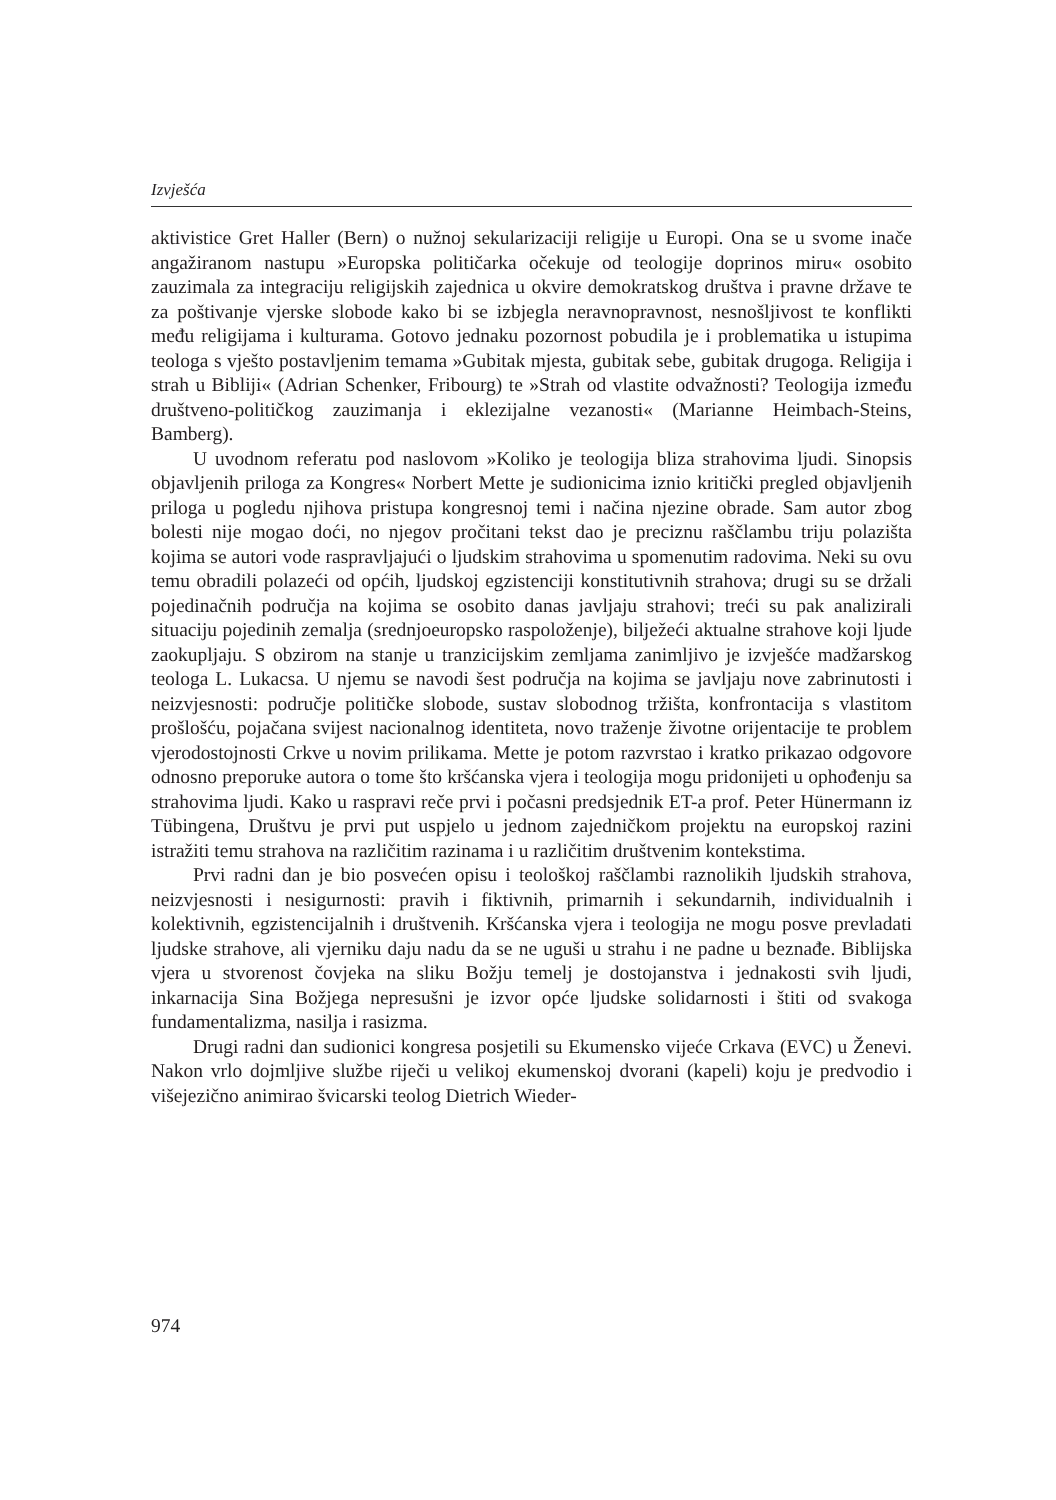Izvješća
aktivistice Gret Haller (Bern) o nužnoj sekularizaciji religije u Europi. Ona se u svome inače angažiranom nastupu »Europska političarka očekuje od teologije doprinos miru« osobito zauzimala za integraciju religijskih zajednica u okvire demokratskog društva i pravne države te za poštivanje vjerske slobode kako bi se izbjegla neravnopravnost, nesnošljivost te konflikti među religijama i kulturama. Gotovo jednaku pozornost pobudila je i problematika u istupima teologa s vješto postavljenim temama »Gubitak mjesta, gubitak sebe, gubitak drugoga. Religija i strah u Bibliji« (Adrian Schenker, Fribourg) te »Strah od vlastite odvažnosti? Teologija između društveno-političkog zauzimanja i eklezijalne vezanosti« (Marianne Heimbach-Steins, Bamberg).
U uvodnom referatu pod naslovom »Koliko je teologija bliza strahovima ljudi. Sinopsis objavljenih priloga za Kongres« Norbert Mette je sudionicima iznio kritički pregled objavljenih priloga u pogledu njihova pristupa kongresnoj temi i načina njezine obrade. Sam autor zbog bolesti nije mogao doći, no njegov pročitani tekst dao je preciznu raščlambu triju polazišta kojima se autori vode raspravljajući o ljudskim strahovima u spomenutim radovima. Neki su ovu temu obradili polazeći od općih, ljudskoj egzistenciji konstitutivnih strahova; drugi su se držali pojedinačnih područja na kojima se osobito danas javljaju strahovi; treći su pak analizirali situaciju pojedinih zemalja (srednjoeuropsko raspoloženje), bilježeći aktualne strahove koji ljude zaokupljaju. S obzirom na stanje u tranzicijskim zemljama zanimljivo je izvješće madžarskog teologa L. Lukacsa. U njemu se navodi šest područja na kojima se javljaju nove zabrinutosti i neizvjesnosti: područje političke slobode, sustav slobodnog tržišta, konfrontacija s vlastitom prošlošću, pojačana svijest nacionalnog identiteta, novo traženje životne orijentacije te problem vjerodostojnosti Crkve u novim prilikama. Mette je potom razvrstao i kratko prikazao odgovore odnosno preporuke autora o tome što kršćanska vjera i teologija mogu pridonijeti u ophođenju sa strahovima ljudi. Kako u raspravi reče prvi i počasni predsjednik ET-a prof. Peter Hünermann iz Tübingena, Društvu je prvi put uspjelo u jednom zajedničkom projektu na europskoj razini istražiti temu strahova na različitim razinama i u različitim društvenim kontekstima.
Prvi radni dan je bio posvećen opisu i teološkoj raščlambi raznolikih ljudskih strahova, neizvjesnosti i nesigurnosti: pravih i fiktivnih, primarnih i sekundarnih, individualnih i kolektivnih, egzistencijalnih i društvenih. Kršćanska vjera i teologija ne mogu posve prevladati ljudske strahove, ali vjerniku daju nadu da se ne uguši u strahu i ne padne u beznađe. Biblijska vjera u stvorenost čovjeka na sliku Božju temelj je dostojanstva i jednakosti svih ljudi, inkarnacija Sina Božjega nepresušni je izvor opće ljudske solidarnosti i štiti od svakoga fundamentalizma, nasilja i rasizma.
Drugi radni dan sudionici kongresa posjetili su Ekumensko vijeće Crkava (EVC) u Ženevi. Nakon vrlo dojmljive službe riječi u velikoj ekumenskoj dvorani (kapeli) koju je predvodio i višejezično animirao švicarski teolog Dietrich Wieder-
974